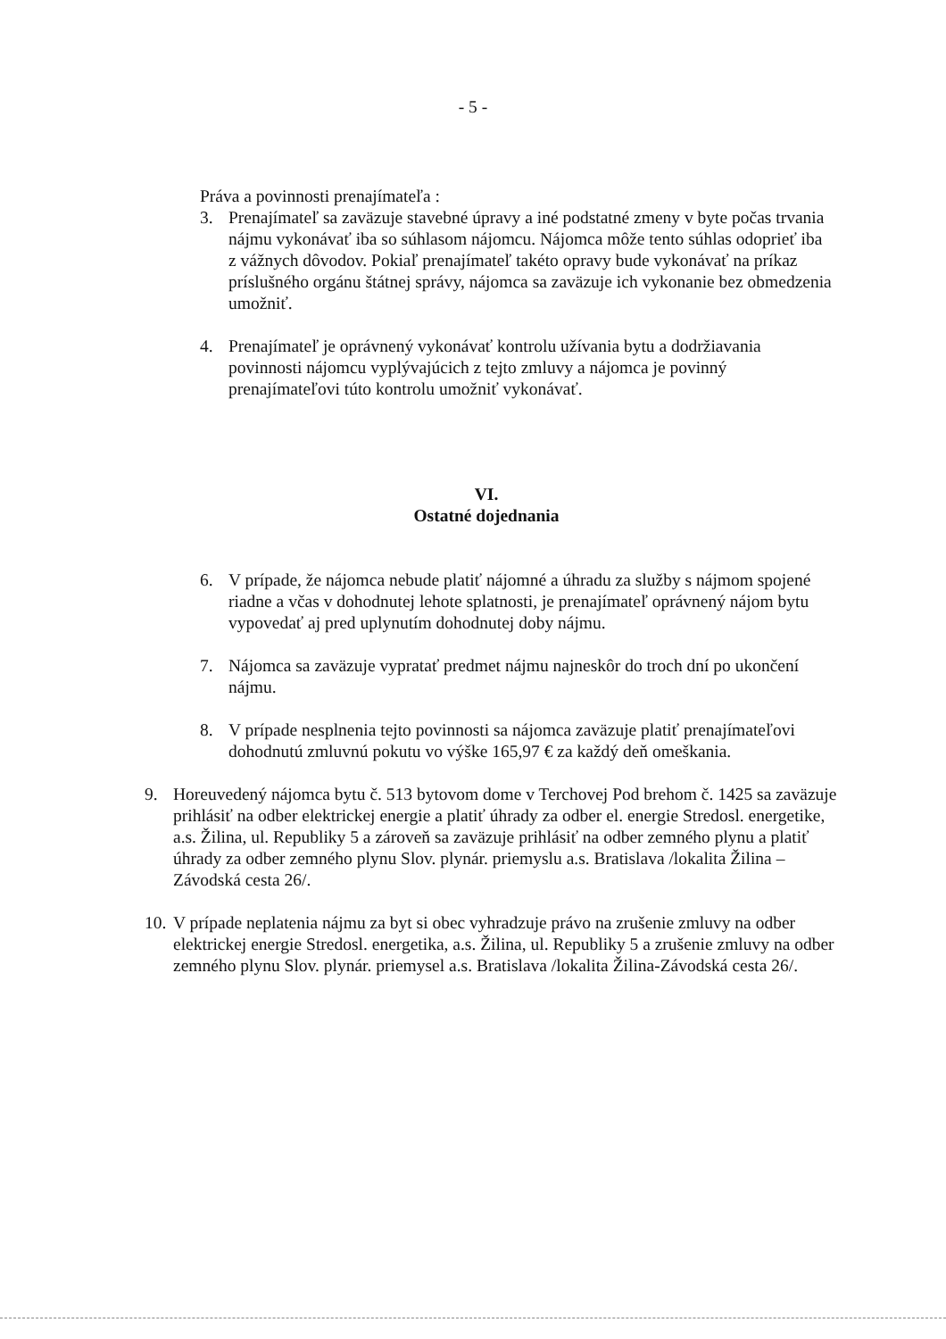- 5 -
Práva a povinnosti prenajímateľa :
3. Prenajímateľ sa zaväzuje stavebné úpravy a iné podstatné zmeny v byte počas trvania nájmu vykonávať iba so súhlasom nájomcu. Nájomca môže tento súhlas odoprieť iba z vážnych dôvodov. Pokiaľ prenajímateľ takéto opravy bude vykonávať na príkaz príslušného orgánu štátnej správy, nájomca sa zaväzuje ich vykonanie bez obmedzenia umožniť.
4. Prenajímateľ je oprávnený vykonávať kontrolu užívania bytu a dodržiavania povinnosti nájomcu vyplývajúcich z tejto zmluvy a nájomca je povinný prenajímateľovi túto kontrolu umožniť vykonávať.
VI.
Ostatné dojednania
6. V prípade, že nájomca nebude platiť nájomné a úhradu za služby s nájmom spojené riadne a včas v dohodnutej lehote splatnosti, je prenajímateľ oprávnený nájom bytu vypovedať aj pred uplynutím dohodnutej doby nájmu.
7. Nájomca sa zaväzuje vypratať predmet nájmu najneskôr do troch dní po ukončení nájmu.
8. V prípade nesplnenia tejto povinnosti sa nájomca zaväzuje platiť prenajímateľovi dohodnutú zmluvnú pokutu vo výške 165,97 € za každý deň omeškania.
9. Horeuvedený nájomca bytu č. 513 bytovom dome v Terchovej Pod brehom č. 1425 sa zaväzuje prihlásiť na odber elektrickej energie a platiť úhrady za odber el. energie Stredosl. energetike, a.s. Žilina, ul. Republiky 5 a zároveň sa zaväzuje prihlásiť na odber zemného plynu a platiť úhrady za odber zemného plynu Slov. plynár. priemyslu a.s. Bratislava /lokalita Žilina – Závodská cesta 26/.
10. V prípade neplatenia nájmu za byt si obec vyhradzuje právo na zrušenie zmluvy na odber elektrickej energie Stredosl. energetika, a.s. Žilina, ul. Republiky 5 a zrušenie zmluvy na odber zemného plynu Slov. plynár. priemysel a.s. Bratislava /lokalita Žilina-Závodská cesta 26/.